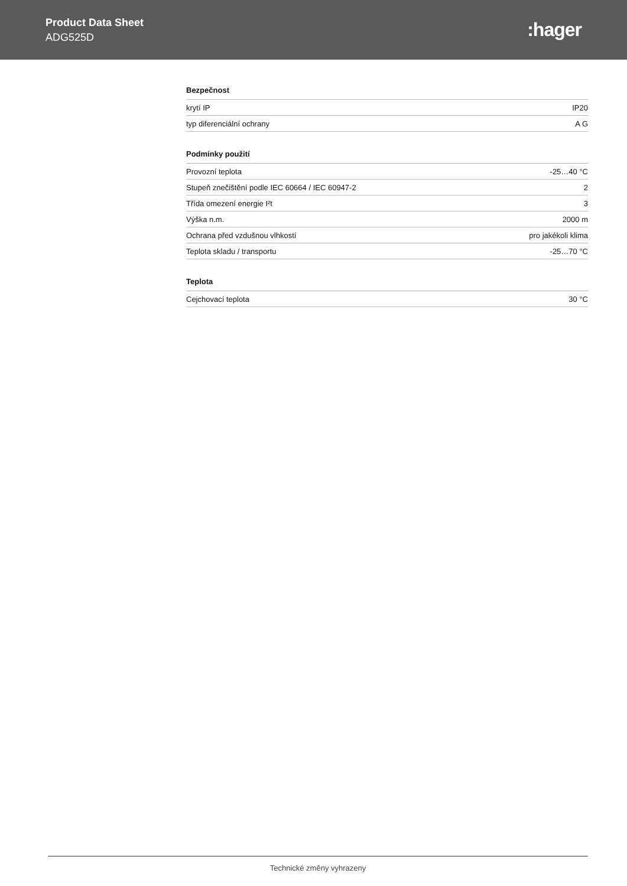Product Data Sheet
ADG525D
:hager
Bezpečnost
| krytí IP | IP20 |
| typ diferenciální ochrany | A G |
Podmínky použití
| Provozní teplota | -25…40 °C |
| Stupeň znečištění podle IEC 60664 / IEC 60947-2 | 2 |
| Třída omezení energie I²t | 3 |
| Výška n.m. | 2000 m |
| Ochrana před vzdušnou vlhkostí | pro jakékoli klima |
| Teplota skladu / transportu | -25…70 °C |
Teplota
| Cejchovací teplota | 30 °C |
Technické změny vyhrazeny